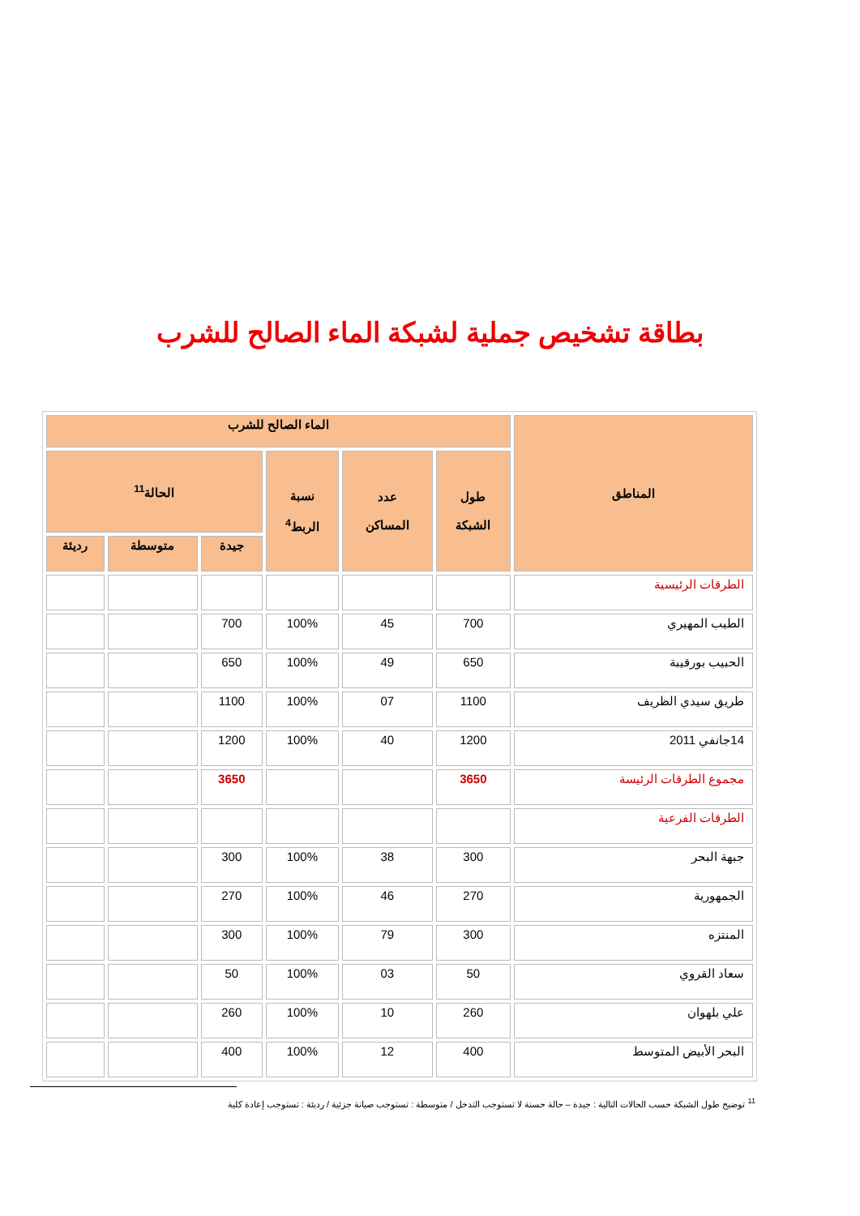بطاقة تشخيص جملية لشبكة الماء الصالح للشرب
| المناطق | الماء الصالح للشرب | | | | | |
| --- | --- | --- | --- | --- | --- | --- |
| | طول الشبكة | عدد المساكن | نسبة الربط<sup>4</sup> | الحالة<sup>11</sup> | | |
| | | | | جيدة | متوسطة | رديئة |
| الطرقات الرئيسية | | | | | | |
| الطيب المهيري | 700 | 45 | 100% | 700 | | |
| الحبيب بورقيبة | 650 | 49 | 100% | 650 | | |
| طريق سيدي الظريف | 1100 | 07 | 100% | 1100 | | |
| 14جانفي 2011 | 1200 | 40 | 100% | 1200 | | |
| مجموع الطرقات الرئيسة | 3650 | | | 3650 | | |
| الطرقات الفرعية | | | | | | |
| جبهة البحر | 300 | 38 | 100% | 300 | | |
| الجمهورية | 270 | 46 | 100% | 270 | | |
| المنتزه | 300 | 79 | 100% | 300 | | |
| سعاد القروي | 50 | 03 | 100% | 50 | | |
| علي بلهوان | 260 | 10 | 100% | 260 | | |
| البحر الأبيض المتوسط | 400 | 12 | 100% | 400 | | |
<sup>11</sup> توضيح طول الشبكة حسب الحالات التالية : جيدة – حالة حسنة لا تستوجب التدخل / متوسطة : تستوجب صيانة جزئية / رديئة : تستوجب إعادة كلية